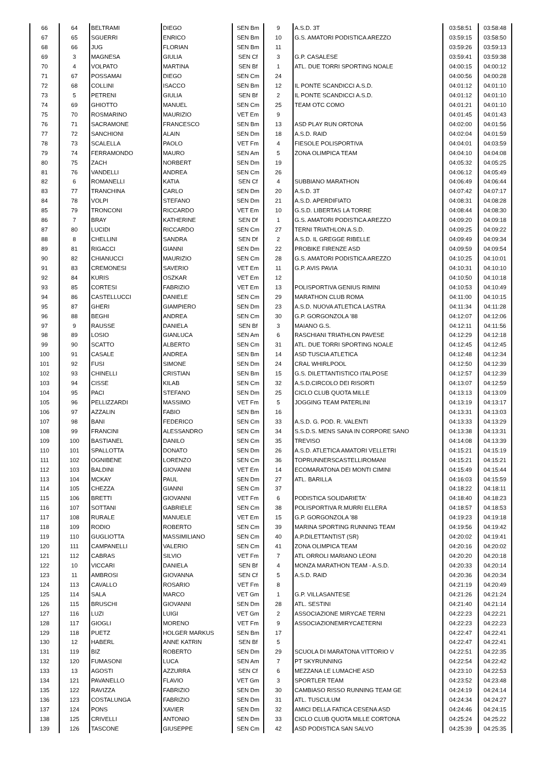| 66 | 64 | BELTRAMI | DIEGO | SEN Bm | 9 | A.S.D. 3T | 03:58:51 | 03:58:48 |
| 67 | 65 | SGUERRI | ENRICO | SEN Bm | 10 | G.S. AMATORI PODISTICA AREZZO | 03:59:15 | 03:58:50 |
| 68 | 66 | JUG | FLORIAN | SEN Bm | 11 | | 03:59:26 | 03:59:13 |
| 69 | 3 | MAGNESA | GIULIA | SEN Cf | 3 | G.P. CASALESE | 03:59:41 | 03:59:38 |
| 70 | 4 | VOLPATO | MARTINA | SEN Bf | 1 | ATL. DUE TORRI SPORTING NOALE | 04:00:15 | 04:00:12 |
| 71 | 67 | POSSAMAI | DIEGO | SEN Cm | 24 | | 04:00:56 | 04:00:28 |
| 72 | 68 | COLLINI | ISACCO | SEN Bm | 12 | IL PONTE SCANDICCI A.S.D. | 04:01:12 | 04:01:10 |
| 73 | 5 | PETRENI | GIULIA | SEN Bf | 2 | IL PONTE SCANDICCI A.S.D. | 04:01:12 | 04:01:10 |
| 74 | 69 | GHIOTTO | MANUEL | SEN Cm | 25 | TEAM OTC COMO | 04:01:21 | 04:01:10 |
| 75 | 70 | ROSMARINO | MAURIZIO | VET Em | 9 | | 04:01:45 | 04:01:43 |
| 76 | 71 | SACRAMONE | FRANCESCO | SEN Bm | 13 | ASD PLAY RUN ORTONA | 04:02:00 | 04:01:56 |
| 77 | 72 | SANCHIONI | ALAIN | SEN Dm | 18 | A.S.D. RAID | 04:02:04 | 04:01:59 |
| 78 | 73 | SCALELLA | PAOLO | VET Fm | 4 | FIESOLE POLISPORTIVA | 04:04:01 | 04:03:59 |
| 79 | 74 | FERRAMONDO | MAURO | SEN Am | 5 | ZONA OLIMPICA TEAM | 04:04:10 | 04:04:08 |
| 80 | 75 | ZACH | NORBERT | SEN Dm | 19 | | 04:05:32 | 04:05:25 |
| 81 | 76 | VANDELLI | ANDREA | SEN Cm | 26 | | 04:06:12 | 04:05:49 |
| 82 | 6 | ROMANELLI | KATIA | SEN Cf | 4 | SUBBIANO MARATHON | 04:06:49 | 04:06:44 |
| 83 | 77 | TRANCHINA | CARLO | SEN Dm | 20 | A.S.D. 3T | 04:07:42 | 04:07:17 |
| 84 | 78 | VOLPI | STEFANO | SEN Dm | 21 | A.S.D. APERDIFIATO | 04:08:31 | 04:08:28 |
| 85 | 79 | TRONCONI | RICCARDO | VET Em | 10 | G.S.D. LIBERTAS LA TORRE | 04:08:44 | 04:08:30 |
| 86 | 7 | BRAY | KATHERINE | SEN Df | 1 | G.S. AMATORI PODISTICA AREZZO | 04:09:20 | 04:09:18 |
| 87 | 80 | LUCIDI | RICCARDO | SEN Cm | 27 | TERNI TRIATHLON A.S.D. | 04:09:25 | 04:09:22 |
| 88 | 8 | CHELLINI | SANDRA | SEN Df | 2 | A.S.D. IL GREGGE RIBELLE | 04:09:49 | 04:09:34 |
| 89 | 81 | RIGACCI | GIANNI | SEN Dm | 22 | PROBIKE FIRENZE ASD | 04:09:59 | 04:09:54 |
| 90 | 82 | CHIANUCCI | MAURIZIO | SEN Cm | 28 | G.S. AMATORI PODISTICA AREZZO | 04:10:25 | 04:10:01 |
| 91 | 83 | CREMONESI | SAVERIO | VET Em | 11 | G.P. AVIS PAVIA | 04:10:31 | 04:10:10 |
| 92 | 84 | KURIS | OSZKAR | VET Em | 12 | | 04:10:50 | 04:10:18 |
| 93 | 85 | CORTESI | FABRIZIO | VET Em | 13 | POLISPORTIVA GENIUS RIMINI | 04:10:53 | 04:10:49 |
| 94 | 86 | CASTELLUCCI | DANIELE | SEN Cm | 29 | MARATHON CLUB ROMA | 04:11:00 | 04:10:15 |
| 95 | 87 | GHERI | GIAMPIERO | SEN Dm | 23 | A.S.D. NUOVA ATLETICA LASTRA | 04:11:34 | 04:11:28 |
| 96 | 88 | BEGHI | ANDREA | SEN Cm | 30 | G.P. GORGONZOLA '88 | 04:12:07 | 04:12:06 |
| 97 | 9 | RAUSSE | DANIELA | SEN Bf | 3 | MAIANO G.S. | 04:12:11 | 04:11:56 |
| 98 | 89 | LOSIO | GIANLUCA | SEN Am | 6 | RASCHIANI TRIATHLON PAVESE | 04:12:29 | 04:12:18 |
| 99 | 90 | SCATTO | ALBERTO | SEN Cm | 31 | ATL. DUE TORRI SPORTING NOALE | 04:12:45 | 04:12:45 |
| 100 | 91 | CASALE | ANDREA | SEN Bm | 14 | ASD TUSCIA ATLETICA | 04:12:48 | 04:12:34 |
| 101 | 92 | FUSI | SIMONE | SEN Dm | 24 | CRAL WHIRLPOOL | 04:12:50 | 04:12:39 |
| 102 | 93 | CHINELLI | CRISTIAN | SEN Bm | 15 | G.S. DILETTANTISTICO ITALPOSE | 04:12:57 | 04:12:39 |
| 103 | 94 | CISSE | KILAB | SEN Cm | 32 | A.S.D.CIRCOLO DEI RISORTI | 04:13:07 | 04:12:59 |
| 104 | 95 | PACI | STEFANO | SEN Dm | 25 | CICLO CLUB QUOTA MILLE | 04:13:13 | 04:13:09 |
| 105 | 96 | PELLIZZARDI | MASSIMO | VET Fm | 5 | JOGGING TEAM PATERLINI | 04:13:19 | 04:13:17 |
| 106 | 97 | AZZALIN | FABIO | SEN Bm | 16 | | 04:13:31 | 04:13:03 |
| 107 | 98 | BANI | FEDERICO | SEN Cm | 33 | A.S.D. G. POD. R. VALENTI | 04:13:33 | 04:13:29 |
| 108 | 99 | FRANCINI | ALESSANDRO | SEN Cm | 34 | S.S.D.S. MENS SANA IN CORPORE SANO | 04:13:38 | 04:13:31 |
| 109 | 100 | BASTIANEL | DANILO | SEN Cm | 35 | TREVISO | 04:14:08 | 04:13:39 |
| 110 | 101 | SPALLOTTA | DONATO | SEN Dm | 26 | A.S.D. ATLETICA AMATORI VELLETRI | 04:15:21 | 04:15:19 |
| 111 | 102 | OGNIBENE | LORENZO | SEN Cm | 36 | TOPRUNNERSCASTELLIROMANI | 04:15:21 | 04:15:21 |
| 112 | 103 | BALDINI | GIOVANNI | VET Em | 14 | ECOMARATONA DEI MONTI CIMINI | 04:15:49 | 04:15:44 |
| 113 | 104 | MCKAY | PAUL | SEN Dm | 27 | ATL. BARILLA | 04:16:03 | 04:15:59 |
| 114 | 105 | CHEZZA | GIANNI | SEN Cm | 37 | | 04:18:22 | 04:18:11 |
| 115 | 106 | BRETTI | GIOVANNI | VET Fm | 6 | PODISTICA SOLIDARIETA' | 04:18:40 | 04:18:23 |
| 116 | 107 | SOTTANI | GABRIELE | SEN Cm | 38 | POLISPORTIVA R.MURRI ELLERA | 04:18:57 | 04:18:53 |
| 117 | 108 | RURALE | MANUELE | VET Em | 15 | G.P. GORGONZOLA '88 | 04:19:23 | 04:19:18 |
| 118 | 109 | RODIO | ROBERTO | SEN Cm | 39 | MARINA SPORTING RUNNING TEAM | 04:19:56 | 04:19:42 |
| 119 | 110 | GUGLIOTTA | MASSIMILIANO | SEN Cm | 40 | A.P.DILETTANTIST (SR) | 04:20:02 | 04:19:41 |
| 120 | 111 | CAMPANELLI | VALERIO | SEN Cm | 41 | ZONA OLIMPICA TEAM | 04:20:16 | 04:20:02 |
| 121 | 112 | CABRAS | SILVIO | VET Fm | 7 | ATL ORROLI MARIANO LEONI | 04:20:20 | 04:20:18 |
| 122 | 10 | VICCARI | DANIELA | SEN Bf | 4 | MONZA MARATHON TEAM - A.S.D. | 04:20:33 | 04:20:14 |
| 123 | 11 | AMBROSI | GIOVANNA | SEN Cf | 5 | A.S.D. RAID | 04:20:36 | 04:20:34 |
| 124 | 113 | CAVALLO | ROSARIO | VET Fm | 8 | | 04:21:19 | 04:20:49 |
| 125 | 114 | SALA | MARCO | VET Gm | 1 | G.P. VILLASANTESE | 04:21:26 | 04:21:24 |
| 126 | 115 | BRUSCHI | GIOVANNI | SEN Dm | 28 | ATL. SESTINI | 04:21:40 | 04:21:14 |
| 127 | 116 | LUZI | LUIGI | VET Gm | 2 | ASSOCIAZIONE MIRYCAE TERNI | 04:22:23 | 04:22:21 |
| 128 | 117 | GIOGLI | MORENO | VET Fm | 9 | ASSOCIAZIONEMIRYCAETERNI | 04:22:23 | 04:22:23 |
| 129 | 118 | PUETZ | HOLGER MARKUS | SEN Bm | 17 | | 04:22:47 | 04:22:41 |
| 130 | 12 | HABERL | ANNE KATRIN | SEN Bf | 5 | | 04:22:47 | 04:22:41 |
| 131 | 119 | BIZ | ROBERTO | SEN Dm | 29 | SCUOLA DI MARATONA VITTORIO V | 04:22:51 | 04:22:35 |
| 132 | 120 | FUMASONI | LUCA | SEN Am | 7 | PT SKYRUNNING | 04:22:54 | 04:22:42 |
| 133 | 13 | AGOSTI | AZZURRA | SEN Cf | 6 | MEZZANA LE LUMACHE ASD | 04:23:10 | 04:22:53 |
| 134 | 121 | PAVANELLO | FLAVIO | VET Gm | 3 | SPORTLER TEAM | 04:23:52 | 04:23:48 |
| 135 | 122 | RAVIZZA | FABRIZIO | SEN Dm | 30 | CAMBIASO RISSO RUNNING TEAM GE | 04:24:19 | 04:24:14 |
| 136 | 123 | COSTALUNGA | FABRIZIO | SEN Dm | 31 | ATL. TUSCULUM | 04:24:34 | 04:24:27 |
| 137 | 124 | PONS | XAVIER | SEN Dm | 32 | AMICI DELLA FATICA CESENA ASD | 04:24:46 | 04:24:15 |
| 138 | 125 | CRIVELLI | ANTONIO | SEN Dm | 33 | CICLO CLUB QUOTA MILLE CORTONA | 04:25:24 | 04:25:22 |
| 139 | 126 | TASCONE | GIUSEPPE | SEN Cm | 42 | ASD PODISTICA SAN SALVO | 04:25:39 | 04:25:35 |